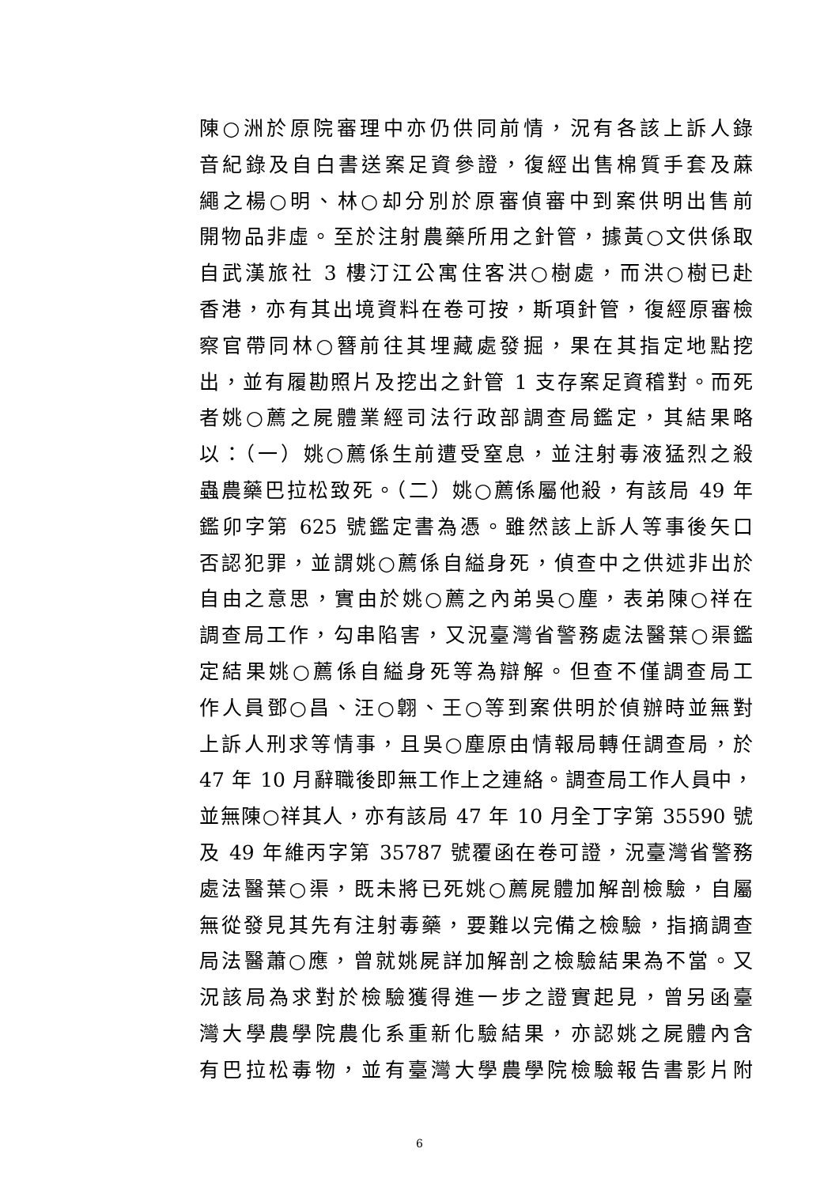陳○洲於原院審理中亦仍供同前情，況有各該上訴人錄
音紀錄及自白書送案足資參證，復經出售棉質手套及蔴
繩之楊○明、林○却分別於原審偵審中到案供明出售前
開物品非虛。至於注射農藥所用之針管，據黃○文供係取
自武漢旅社 3 樓汀江公寓住客洪○樹處，而洪○樹已赴
香港，亦有其出境資料在卷可按，斯項針管，復經原審檢
察官帶同林○簪前往其埋藏處發掘，果在其指定地點挖
出，並有履勘照片及挖出之針管 1 支存案足資稽對。而死
者姚○薦之屍體業經司法行政部調查局鑑定，其結果略
以：（一）姚○薦係生前遭受窒息，並注射毒液猛烈之殺
蟲農藥巴拉松致死。（二）姚○薦係屬他殺，有該局 49 年
鑑卯字第 625 號鑑定書為憑。雖然該上訴人等事後矢口
否認犯罪，並謂姚○薦係自縊身死，偵查中之供述非出於
自由之意思，實由於姚○薦之內弟吳○塵，表弟陳○祥在
調查局工作，勾串陷害，又況臺灣省警務處法醫葉○渠鑑
定結果姚○薦係自縊身死等為辯解。但查不僅調查局工
作人員鄧○昌、汪○翺、王○等到案供明於偵辦時並無對
上訴人刑求等情事，且吳○塵原由情報局轉任調查局，於
47 年 10 月辭職後即無工作上之連絡。調查局工作人員中，
並無陳○祥其人，亦有該局 47 年 10 月全丁字第 35590 號
及 49 年維丙字第 35787 號覆函在卷可證，況臺灣省警務
處法醫葉○渠，既未將已死姚○薦屍體加解剖檢驗，自屬
無從發見其先有注射毒藥，要難以完備之檢驗，指摘調查
局法醫蕭○應，曾就姚屍詳加解剖之檢驗結果為不當。又
況該局為求對於檢驗獲得進一步之證實起見，曾另函臺
灣大學農學院農化系重新化驗結果，亦認姚之屍體內含
有巴拉松毒物，並有臺灣大學農學院檢驗報告書影片附
6